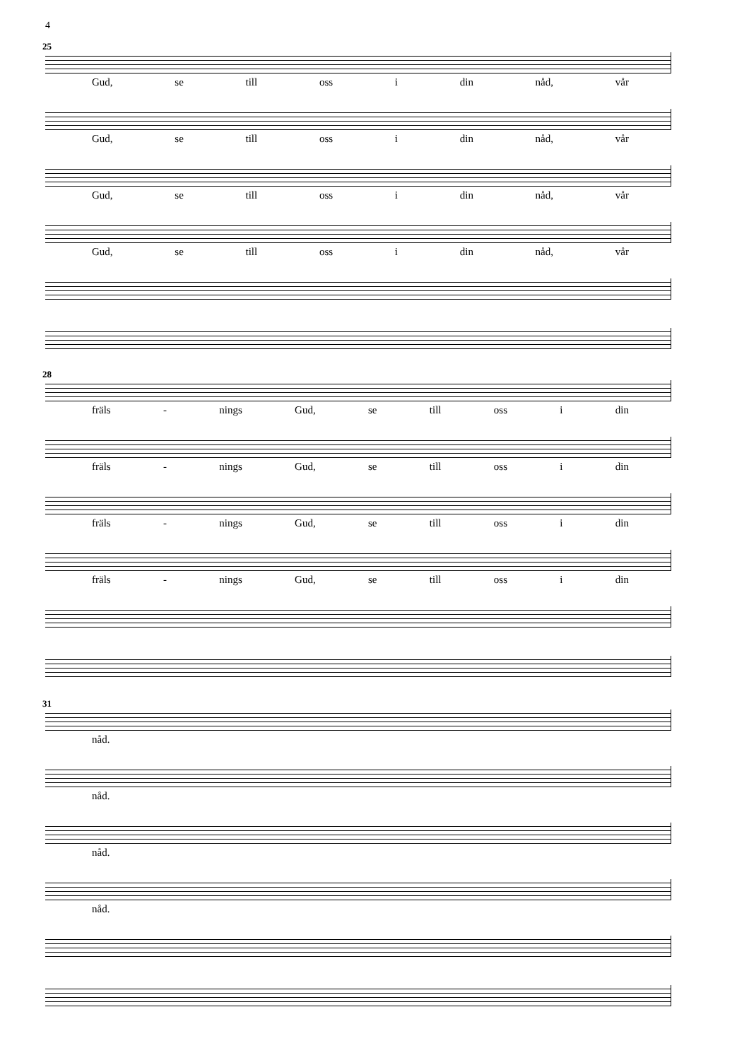4
25
Gud, se till oss i din nåd, vår
Gud, se till oss i din nåd, vår
Gud, se till oss i din nåd, vår
Gud, se till oss i din nåd, vår
28
fräls - nings Gud, se till oss i din
fräls - nings Gud, se till oss i din
fräls - nings Gud, se till oss i din
fräls - nings Gud, se till oss i din
31
nåd.
nåd.
nåd.
nåd.